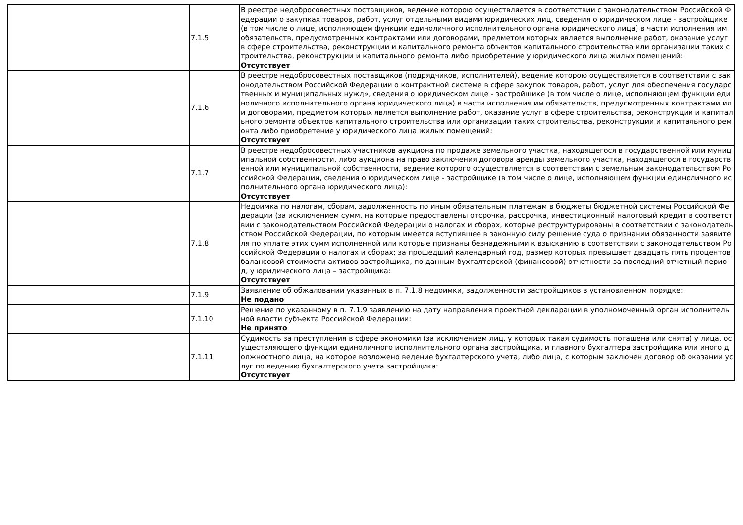| | 7.1.5 | В реестре недобросовестных поставщиков, ведение которою осуществляется в соответствии с законодательством Российской Федерации о закупках товаров, работ, услуг отдельными видами юридических лиц, сведения о юридическом лице - застройщике (в том числе о лице, исполняющем функции единоличного исполнительного органа юридического лица) в части исполнения им обязательств, предусмотренных контрактами или договорами, предметом которых является выполнение работ, оказание услуг в сфере строительства, реконструкции и капитального ремонта объектов капитального строительства или организации таких строительства, реконструкции и капитального ремонта либо приобретение у юридического лица жилых помещений: Отсутствует |
| | 7.1.6 | В реестре недобросовестных поставщиков (подрядчиков, исполнителей), ведение которою осуществляется в соответствии с законодательством Российской Федерации о контрактной системе в сфере закупок товаров, работ, услуг для обеспечения государственных и муниципальных нужд», сведения о юридическом лице - застройщике (в том числе о лице, исполняющем функции единоличного исполнительного органа юридического лица) в части исполнения им обязательств, предусмотренных контрактами или договорами, предметом которых является выполнение работ, оказание услуг в сфере строительства, реконструкции и капитального ремонта объектов капитального строительства или организации таких строительства, реконструкции и капитального ремонта либо приобретение у юридического лица жилых помещений: Отсутствует |
| | 7.1.7 | В реестре недобросовестных участников аукциона по продаже земельного участка, находящегося в государственной или муниципальной собственности, либо аукциона на право заключения договора аренды земельного участка, находящегося в государственной или муниципальной собственности, ведение которого осуществляется в соответствии с земельным законодательством Российской Федерации, сведения о юридическом лице - застройщике (в том числе о лице, исполняющем функции единоличного исполнительного органа юридического лица): Отсутствует |
| | 7.1.8 | Недоимка по налогам, сборам, задолженность по иным обязательным платежам в бюджеты бюджетной системы Российской Федерации (за исключением сумм, на которые предоставлены отсрочка, рассрочка, инвестиционный налоговый кредит в соответствии с законодательством Российской Федерации о налогах и сборах, которые реструктурированы в соответствии с законодательством Российской Федерации, по которым имеется вступившее в законную силу решение суда о признании обязанности заявителя по уплате этих сумм исполненной или которые признаны безнадежными к взысканию в соответствии с законодательством Российской Федерации о налогах и сборах; за прошедший календарный год, размер которых превышает двадцать пять процентов балансовой стоимости активов застройщика, по данным бухгалтерской (финансовой) отчетности за последний отчетный период, у юридического лица – застройщика: Отсутствует |
| | 7.1.9 | Заявление об обжаловании указанных в п. 7.1.8 недоимки, задолженности застройщиков в установленном порядке: Не подано |
| | 7.1.10 | Решение по указанному в п. 7.1.9 заявлению на дату направления проектной декларации в уполномоченный орган исполнительной власти субъекта Российской Федерации: Не принято |
| | 7.1.11 | Судимость за преступления в сфере экономики (за исключением лиц, у которых такая судимость погашена или снята) у лица, осуществляющего функции единоличного исполнительного органа застройщика, и главного бухгалтера застройщика или иного должностного лица, на которое возложено ведение бухгалтерского учета, либо лица, с которым заключен договор об оказании услуг по ведению бухгалтерского учета застройщика: Отсутствует |